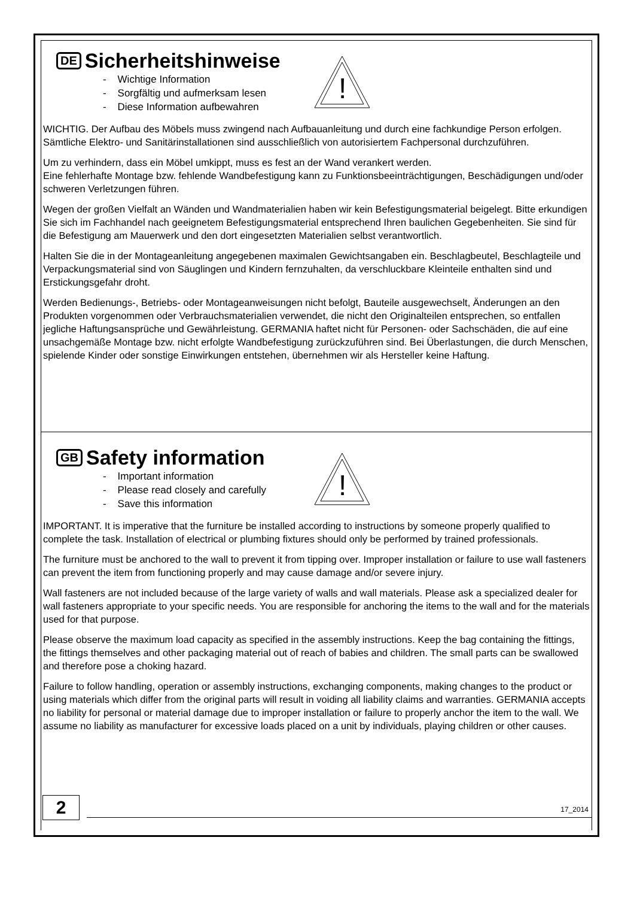DE Sicherheitshinweise
!
- Wichtige Information
- Sorgfältig und aufmerksam lesen
- Diese Information aufbewahren
WICHTIG. Der Aufbau des Möbels muss zwingend nach Aufbauanleitung und durch eine fachkundige Person erfolgen. Sämtliche Elektro- und Sanitärinstallationen sind ausschließlich von autorisiertem Fachpersonal durchzuführen.
Um zu verhindern, dass ein Möbel umkippt, muss es fest an der Wand verankert werden.
Eine fehlerhafte Montage bzw. fehlende Wandbefestigung kann zu Funktionsbeeinträchtigungen, Beschädigungen und/oder schweren Verletzungen führen.
Wegen der großen Vielfalt an Wänden und Wandmaterialien haben wir kein Befestigungsmaterial beigelegt. Bitte erkundigen Sie sich im Fachhandel nach geeignetem Befestigungsmaterial entsprechend Ihren baulichen Gegebenheiten. Sie sind für die Befestigung am Mauerwerk und den dort eingesetzten Materialien selbst verantwortlich.
Halten Sie die in der Montageanleitung angegebenen maximalen Gewichtsangaben ein. Beschlagbeutel, Beschlagteile und Verpackungsmaterial sind von Säuglingen und Kindern fernzuhalten, da verschluckbare Kleinteile enthalten sind und Erstickungsgefahr droht.
Werden Bedienungs-, Betriebs- oder Montageanweisungen nicht befolgt, Bauteile ausgewechselt, Änderungen an den Produkten vorgenommen oder Verbrauchsmaterialien verwendet, die nicht den Originalteilen entsprechen, so entfallen jegliche Haftungsansprüche und Gewährleistung. GERMANIA haftet nicht für Personen- oder Sachschäden, die auf eine unsachgemäße Montage bzw. nicht erfolgte Wandbefestigung zurückzuführen sind. Bei Überlastungen, die durch Menschen, spielende Kinder oder sonstige Einwirkungen entstehen, übernehmen wir als Hersteller keine Haftung.
GB Safety information
!
- Important information
- Please read closely and carefully
- Save this information
IMPORTANT. It is imperative that the furniture be installed according to instructions by someone properly qualified to complete the task. Installation of electrical or plumbing fixtures should only be performed by trained professionals.
The furniture must be anchored to the wall to prevent it from tipping over. Improper installation or failure to use wall fasteners can prevent the item from functioning properly and may cause damage and/or severe injury.
Wall fasteners are not included because of the large variety of walls and wall materials. Please ask a specialized dealer for wall fasteners appropriate to your specific needs. You are responsible for anchoring the items to the wall and for the materials used for that purpose.
Please observe the maximum load capacity as specified in the assembly instructions. Keep the bag containing the fittings, the fittings themselves and other packaging material out of reach of babies and children. The small parts can be swallowed and therefore pose a choking hazard.
Failure to follow handling, operation or assembly instructions, exchanging components, making changes to the product or using materials which differ from the original parts will result in voiding all liability claims and warranties. GERMANIA accepts no liability for personal or material damage due to improper installation or failure to properly anchor the item to the wall. We assume no liability as manufacturer for excessive loads placed on a unit by individuals, playing children or other causes.
2 17_2014